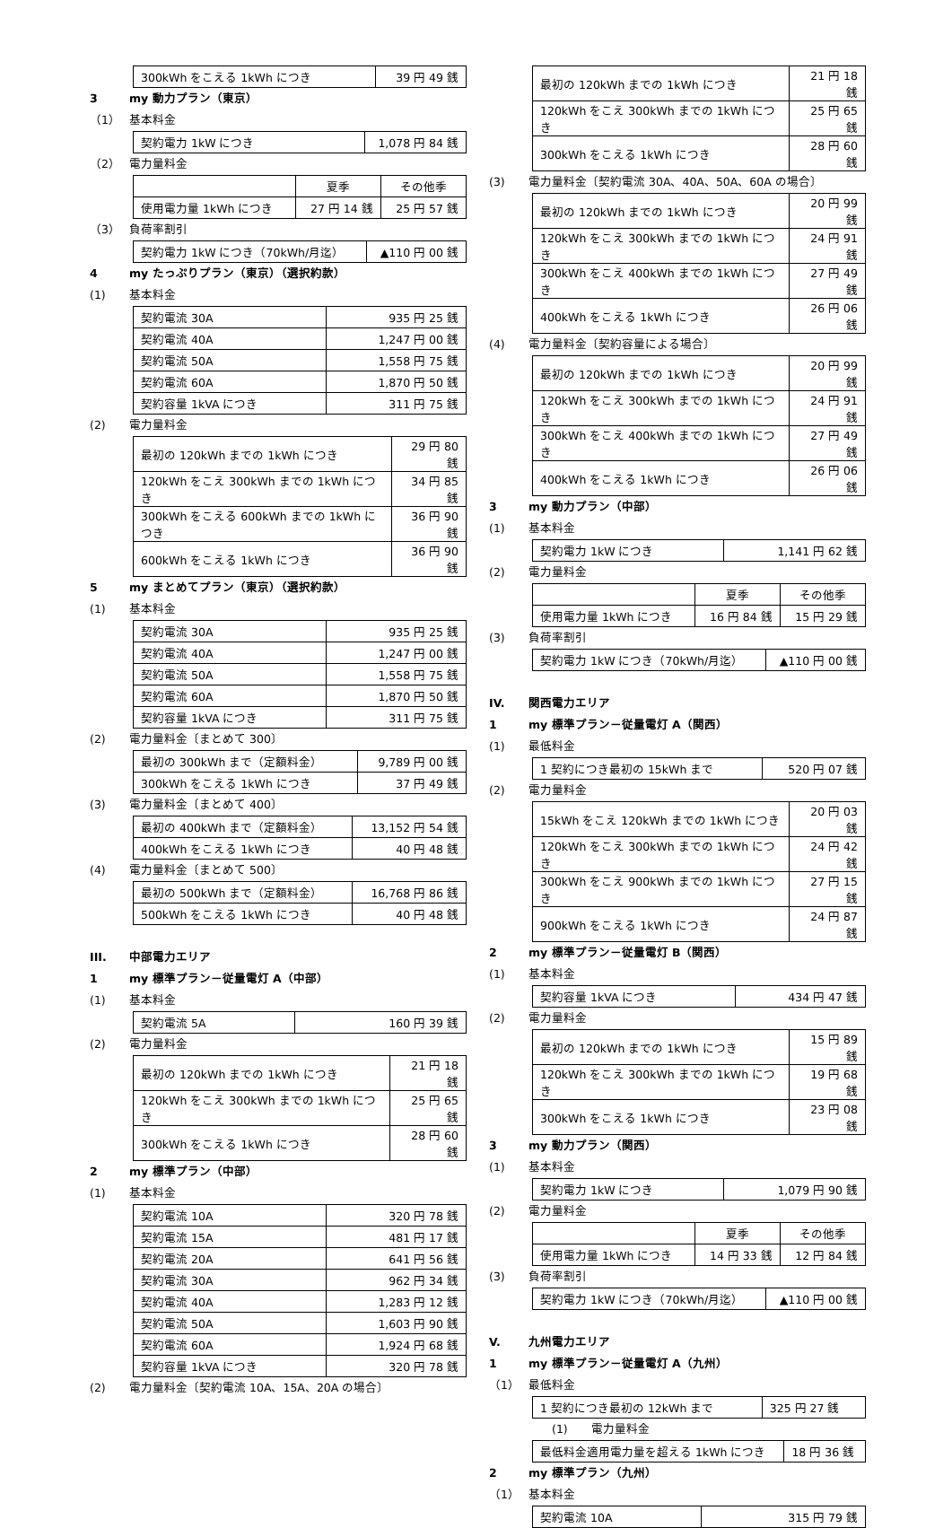| 300kWh をこえる 1kWh につき | 39 円 49 銭 |
3 my 動力プラン（東京）
（1） 基本料金
| 契約電力 1kW につき | 1,078 円 84 銭 |
（2） 電力量料金
| | 夏季 | その他季 |
| 使用電力量 1kWh につき | 27 円 14 銭 | 25 円 57 銭 |
（3） 負荷率割引
| 契約電力 1kW につき（70kWh/月迄） | ▲110 円 00 銭 |
4 my たっぷりプラン（東京）（選択約款）
(1) 基本料金
| 契約電流 30A | 935 円 25 銭 |
| 契約電流 40A | 1,247 円 00 銭 |
| 契約電流 50A | 1,558 円 75 銭 |
| 契約電流 60A | 1,870 円 50 銭 |
| 契約容量 1kVA につき | 311 円 75 銭 |
(2) 電力量料金
| 最初の 120kWh までの 1kWh につき | 29 円 80 銭 |
| 120kWh をこえ 300kWh までの 1kWh につき | 34 円 85 銭 |
| 300kWh をこえる 600kWh までの 1kWh につき | 36 円 90 銭 |
| 600kWh をこえる 1kWh につき | 36 円 90 銭 |
5 my まとめてプラン（東京）（選択約款）
(1) 基本料金
| 契約電流 30A | 935 円 25 銭 |
| 契約電流 40A | 1,247 円 00 銭 |
| 契約電流 50A | 1,558 円 75 銭 |
| 契約電流 60A | 1,870 円 50 銭 |
| 契約容量 1kVA につき | 311 円 75 銭 |
(2) 電力量料金〔まとめて 300〕
| 最初の 300kWh まで（定額料金） | 9,789 円 00 銭 |
| 300kWh をこえる 1kWh につき | 37 円 49 銭 |
(3) 電力量料金〔まとめて 400〕
| 最初の 400kWh まで（定額料金） | 13,152 円 54 銭 |
| 400kWh をこえる 1kWh につき | 40 円 48 銭 |
(4) 電力量料金〔まとめて 500〕
| 最初の 500kWh まで（定額料金） | 16,768 円 86 銭 |
| 500kWh をこえる 1kWh につき | 40 円 48 銭 |
III. 中部電力エリア
1 my 標準プラン－従量電灯 A（中部）
(1) 基本料金
| 契約電流 5A | 160 円 39 銭 |
(2) 電力量料金
| 最初の 120kWh までの 1kWh につき | 21 円 18 銭 |
| 120kWh をこえ 300kWh までの 1kWh につき | 25 円 65 銭 |
| 300kWh をこえる 1kWh につき | 28 円 60 銭 |
2 my 標準プラン（中部）
(1) 基本料金
| 契約電流 10A | 320 円 78 銭 |
| 契約電流 15A | 481 円 17 銭 |
| 契約電流 20A | 641 円 56 銭 |
| 契約電流 30A | 962 円 34 銭 |
| 契約電流 40A | 1,283 円 12 銭 |
| 契約電流 50A | 1,603 円 90 銭 |
| 契約電流 60A | 1,924 円 68 銭 |
| 契約容量 1kVA につき | 320 円 78 銭 |
(2) 電力量料金〔契約電流 10A、15A、20A の場合〕
| 最初の 120kWh までの 1kWh につき | 21 円 18 銭 |
| 120kWh をこえ 300kWh までの 1kWh につき | 25 円 65 銭 |
| 300kWh をこえる 1kWh につき | 28 円 60 銭 |
(3) 電力量料金〔契約電流 30A、40A、50A、60A の場合〕
| 最初の 120kWh までの 1kWh につき | 20 円 99 銭 |
| 120kWh をこえ 300kWh までの 1kWh につき | 24 円 91 銭 |
| 300kWh をこえ 400kWh までの 1kWh につき | 27 円 49 銭 |
| 400kWh をこえる 1kWh につき | 26 円 06 銭 |
(4) 電力量料金〔契約容量による場合〕
| 最初の 120kWh までの 1kWh につき | 20 円 99 銭 |
| 120kWh をこえ 300kWh までの 1kWh につき | 24 円 91 銭 |
| 300kWh をこえ 400kWh までの 1kWh につき | 27 円 49 銭 |
| 400kWh をこえる 1kWh につき | 26 円 06 銭 |
3 my 動力プラン（中部）
(1) 基本料金
| 契約電力 1kW につき | 1,141 円 62 銭 |
(2) 電力量料金
| | 夏季 | その他季 |
| 使用電力量 1kWh につき | 16 円 84 銭 | 15 円 29 銭 |
(3) 負荷率割引
| 契約電力 1kW につき（70kWh/月迄） | ▲110 円 00 銭 |
IV. 関西電力エリア
1 my 標準プラン－従量電灯 A（関西）
(1) 最低料金
| 1 契約につき最初の 15kWh まで | 520 円 07 銭 |
(2) 電力量料金
| 15kWh をこえ 120kWh までの 1kWh につき | 20 円 03 銭 |
| 120kWh をこえ 300kWh までの 1kWh につき | 24 円 42 銭 |
| 300kWh をこえ 900kWh までの 1kWh につき | 27 円 15 銭 |
| 900kWh をこえる 1kWh につき | 24 円 87 銭 |
2 my 標準プラン－従量電灯 B（関西）
(1) 基本料金
| 契約容量 1kVA につき | 434 円 47 銭 |
(2) 電力量料金
| 最初の 120kWh までの 1kWh につき | 15 円 89 銭 |
| 120kWh をこえ 300kWh までの 1kWh につき | 19 円 68 銭 |
| 300kWh をこえる 1kWh につき | 23 円 08 銭 |
3 my 動力プラン（関西）
(1) 基本料金
| 契約電力 1kW につき | 1,079 円 90 銭 |
(2) 電力量料金
| | 夏季 | その他季 |
| 使用電力量 1kWh につき | 14 円 33 銭 | 12 円 84 銭 |
(3) 負荷率割引
| 契約電力 1kW につき（70kWh/月迄） | ▲110 円 00 銭 |
V. 九州電力エリア
1 my 標準プラン－従量電灯 A（九州）
（1） 最低料金
| 1 契約につき最初の 12kWh まで | 325 円 27 銭 |
(1) 電力量料金
| 最低料金適用電力量を超える 1kWh につき | 18 円 36 銭 |
2 my 標準プラン（九州）
（1） 基本料金
| 契約電流 10A | 315 円 79 銭 |